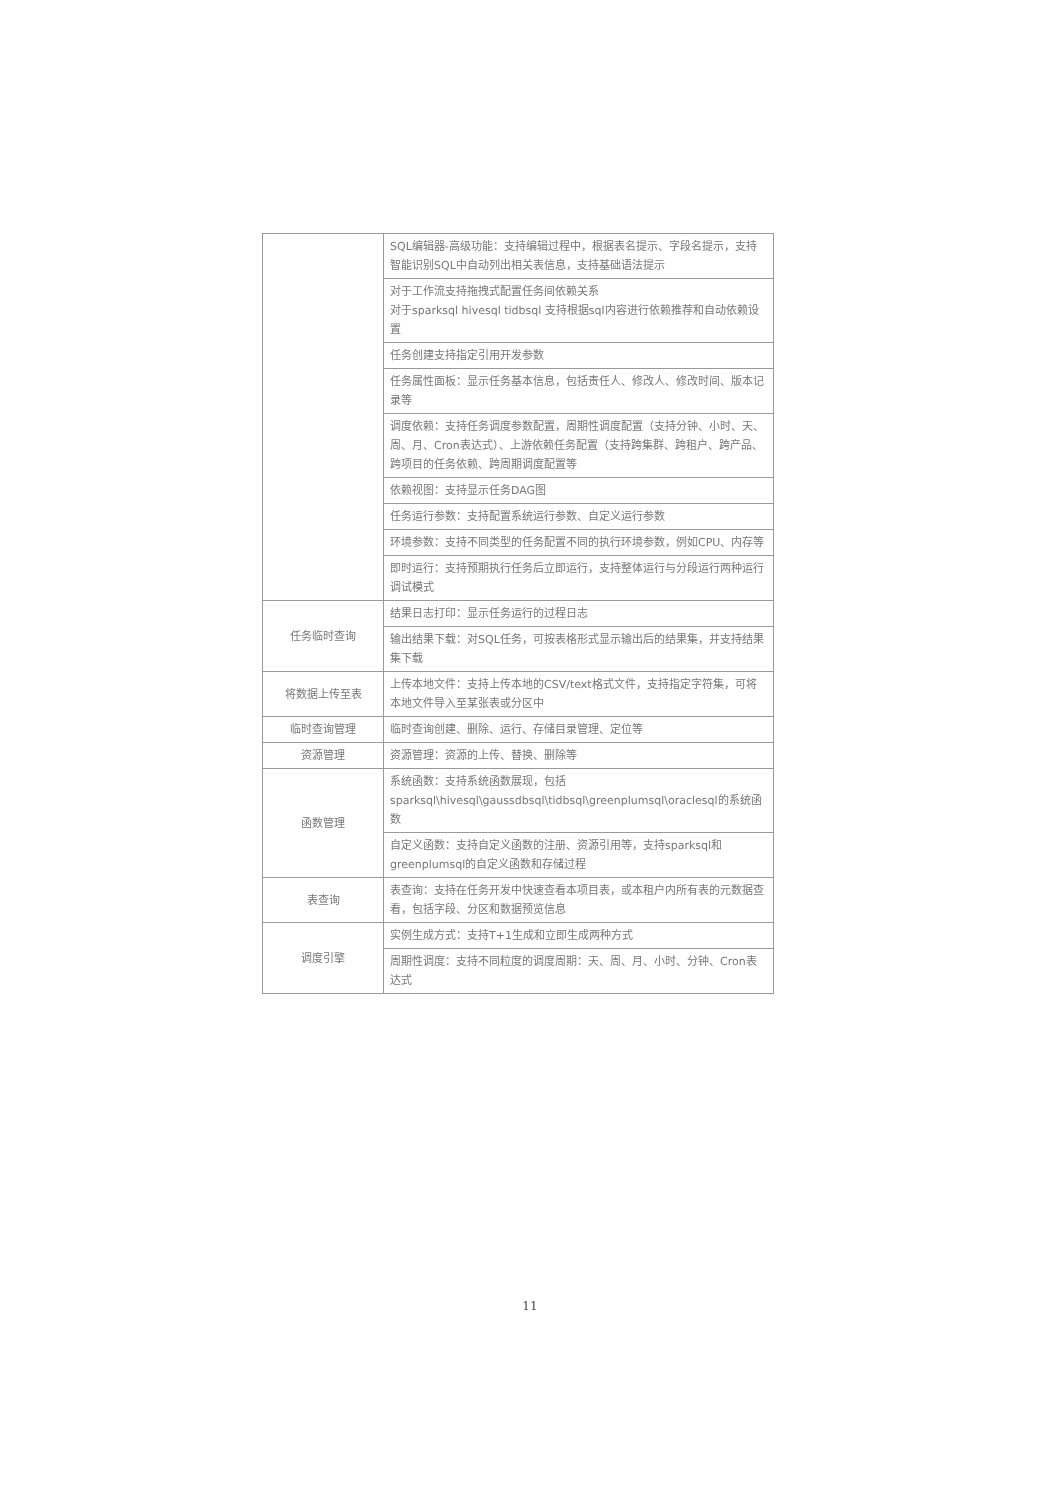| | SQL编辑器-高级功能：支持编辑过程中，根据表名提示、字段名提示，支持智能识别SQL中自动列出相关表信息，支持基础语法提示 |
| | 对于工作流支持拖拽式配置任务间依赖关系 对于sparksql hivesql tidbsql 支持根据sql内容进行依赖推荐和自动依赖设置 |
| | 任务创建支持指定引用开发参数 |
| | 任务属性面板：显示任务基本信息，包括责任人、修改人、修改时间、版本记录等 |
| | 调度依赖：支持任务调度参数配置，周期性调度配置（支持分钟、小时、天、周、月、Cron表达式）、上游依赖任务配置（支持跨集群、跨租户、跨产品、跨项目的任务依赖、跨周期调度配置等 |
| | 依赖视图：支持显示任务DAG图 |
| | 任务运行参数：支持配置系统运行参数、自定义运行参数 |
| | 环境参数：支持不同类型的任务配置不同的执行环境参数，例如CPU、内存等 |
| | 即时运行：支持预期执行任务后立即运行，支持整体运行与分段运行两种运行调试模式 |
| 任务临时查询 | 结果日志打印：显示任务运行的过程日志 |
| | 输出结果下载：对SQL任务，可按表格形式显示输出后的结果集，并支持结果集下载 |
| 将数据上传至表 | 上传本地文件：支持上传本地的CSV/text格式文件，支持指定字符集，可将本地文件导入至某张表或分区中 |
| 临时查询管理 | 临时查询创建、删除、运行、存储目录管理、定位等 |
| 资源管理 | 资源管理：资源的上传、替换、删除等 |
| 函数管理 | 系统函数：支持系统函数展现，包括sparksql\hivesql\gaussdbsql\tidbsql\greenplumsql\oraclesql的系统函数 |
| | 自定义函数：支持自定义函数的注册、资源引用等，支持sparksql和greenplumsql的自定义函数和存储过程 |
| 表查询 | 表查询：支持在任务开发中快速查看本项目表，或本租户内所有表的元数据查看，包括字段、分区和数据预览信息 |
| 调度引擎 | 实例生成方式：支持T+1生成和立即生成两种方式 |
| | 周期性调度：支持不同粒度的调度周期：天、周、月、小时、分钟、Cron表达式 |
11